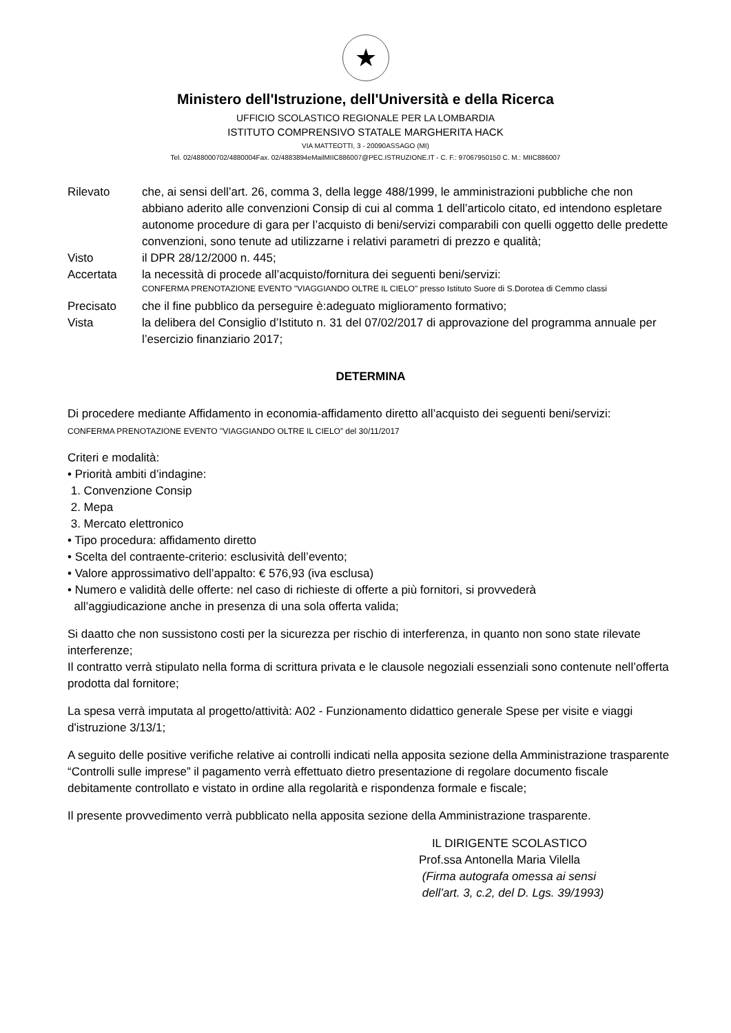★
Ministero dell'Istruzione, dell'Università e della Ricerca
UFFICIO SCOLASTICO REGIONALE PER LA LOMBARDIA
ISTITUTO COMPRENSIVO STATALE MARGHERITA HACK
VIA MATTEOTTI, 3 - 20090ASSAGO (MI)
Tel. 02/488000702/4880004Fax. 02/4883894eMailMIIC886007@PEC.ISTRUZIONE.IT - C. F.: 97067950150 C. M.: MIIC886007
Rilevato che, ai sensi dell’art. 26, comma 3, della legge 488/1999, le amministrazioni pubbliche che non abbiano aderito alle convenzioni Consip di cui al comma 1 dell’articolo citato, ed intendono espletare autonome procedure di gara per l’acquisto di beni/servizi comparabili con quelli oggetto delle predette convenzioni, sono tenute ad utilizzarne i relativi parametri di prezzo e qualità;
Visto il DPR 28/12/2000 n. 445;
Accertata la necessità di procede all’acquisto/fornitura dei seguenti beni/servizi:
CONFERMA PRENOTAZIONE EVENTO "VIAGGIANDO OLTRE IL CIELO" presso Istituto Suore di S.Dorotea di Cemmo classi
Precisato che il fine pubblico da perseguire è:adeguato miglioramento formativo;
Vista la delibera del Consiglio d’Istituto n. 31 del 07/02/2017 di approvazione del programma annuale per l’esercizio finanziario 2017;
DETERMINA
Di procedere mediante Affidamento in economia-affidamento diretto all’acquisto dei seguenti beni/servizi:
CONFERMA PRENOTAZIONE EVENTO "VIAGGIANDO OLTRE IL CIELO” del 30/11/2017
Criteri e modalità:
• Priorità ambiti d’indagine:
1. Convenzione Consip
2. Mepa
3. Mercato elettronico
• Tipo procedura: affidamento diretto
• Scelta del contraente-criterio: esclusività dell’evento;
• Valore approssimativo dell’appalto: € 576,93 (iva esclusa)
• Numero e validità delle offerte: nel caso di richieste di offerte a più fornitori, si provvederà
all’aggiudicazione anche in presenza di una sola offerta valida;
Si daatto che non sussistono costi per la sicurezza per rischio di interferenza, in quanto non sono state rilevate interferenze;
Il contratto verrà stipulato nella forma di scrittura privata e le clausole negoziali essenziali sono contenute nell’offerta prodotta dal fornitore;
La spesa verrà imputata al progetto/attività: A02 - Funzionamento didattico generale Spese per visite e viaggi d'istruzione 3/13/1;
A seguito delle positive verifiche relative ai controlli indicati nella apposita sezione della Amministrazione trasparente “Controlli sulle imprese” il pagamento verrà effettuato dietro presentazione di regolare documento fiscale debitamente controllato e vistato in ordine alla regolarità e rispondenza formale e fiscale;
Il presente provvedimento verrà pubblicato nella apposita sezione della Amministrazione trasparente.
IL DIRIGENTE SCOLASTICO
Prof.ssa Antonella Maria Vilella
(Firma autografa omessa ai sensi
dell’art. 3, c.2, del D. Lgs. 39/1993)